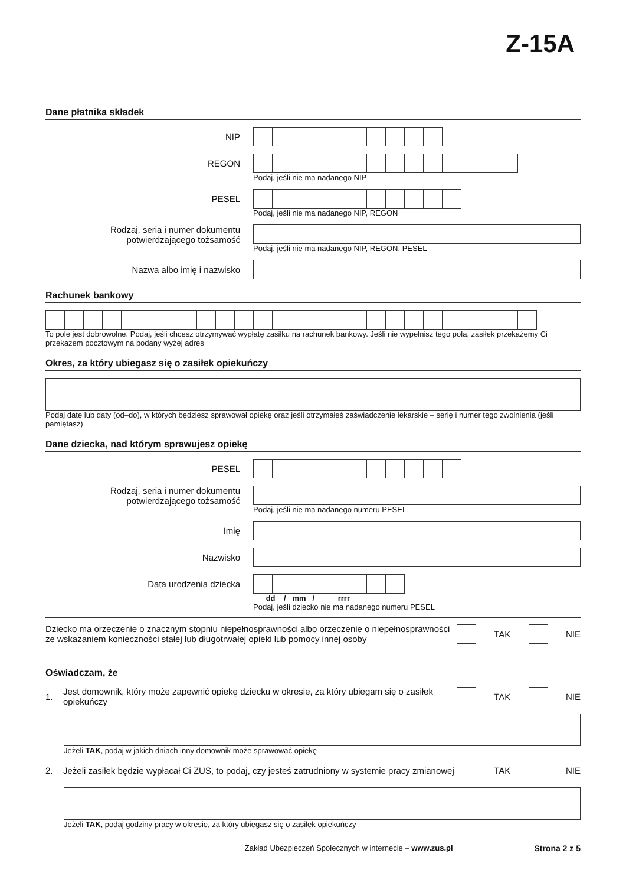Z-15A
Dane płatnika składek
NIP
REGON
Podaj, jeśli nie ma nadanego NIP
PESEL
Podaj, jeśli nie ma nadanego NIP, REGON
Rodzaj, seria i numer dokumentu potwierdzającego tożsamość
Podaj, jeśli nie ma nadanego NIP, REGON, PESEL
Nazwa albo imię i nazwisko
Rachunek bankowy
To pole jest dobrowolne. Podaj, jeśli chcesz otrzymywać wypłatę zasiłku na rachunek bankowy. Jeśli nie wypełnisz tego pola, zasiłek przekażemy Ci przekazem pocztowym na podany wyżej adres
Okres, za który ubiegasz się o zasiłek opiekuńczy
Podaj datę lub daty (od–do), w których będziesz sprawował opiekę oraz jeśli otrzymałeś zaświadczenie lekarskie – serię i numer tego zwolnienia (jeśli pamiętasz)
Dane dziecka, nad którym sprawujesz opiekę
PESEL
Rodzaj, seria i numer dokumentu potwierdzającego tożsamość
Podaj, jeśli nie ma nadanego numeru PESEL
Imię
Nazwisko
Data urodzenia dziecka
dd / mm / rrrr
Podaj, jeśli dziecko nie ma nadanego numeru PESEL
Dziecko ma orzeczenie o znacznym stopniu niepełnosprawności albo orzeczenie o niepełnosprawności ze wskazaniem konieczności stałej lub długotrwałej opieki lub pomocy innej osoby
TAK NIE
Oświadczam, że
1.
Jest domownik, który może zapewnić opiekę dziecku w okresie, za który ubiegam się o zasiłek opiekuńczy
TAK NIE
Jeżeli TAK, podaj w jakich dniach inny domownik może sprawować opiekę
2.
Jeżeli zasiłek będzie wypłacał Ci ZUS, to podaj, czy jesteś zatrudniony w systemie pracy zmianowej
TAK NIE
Jeżeli TAK, podaj godziny pracy w okresie, za który ubiegasz się o zasiłek opiekuńczy
Zakład Ubezpieczeń Społecznych w internecie – www.zus.pl Strona 2 z 5